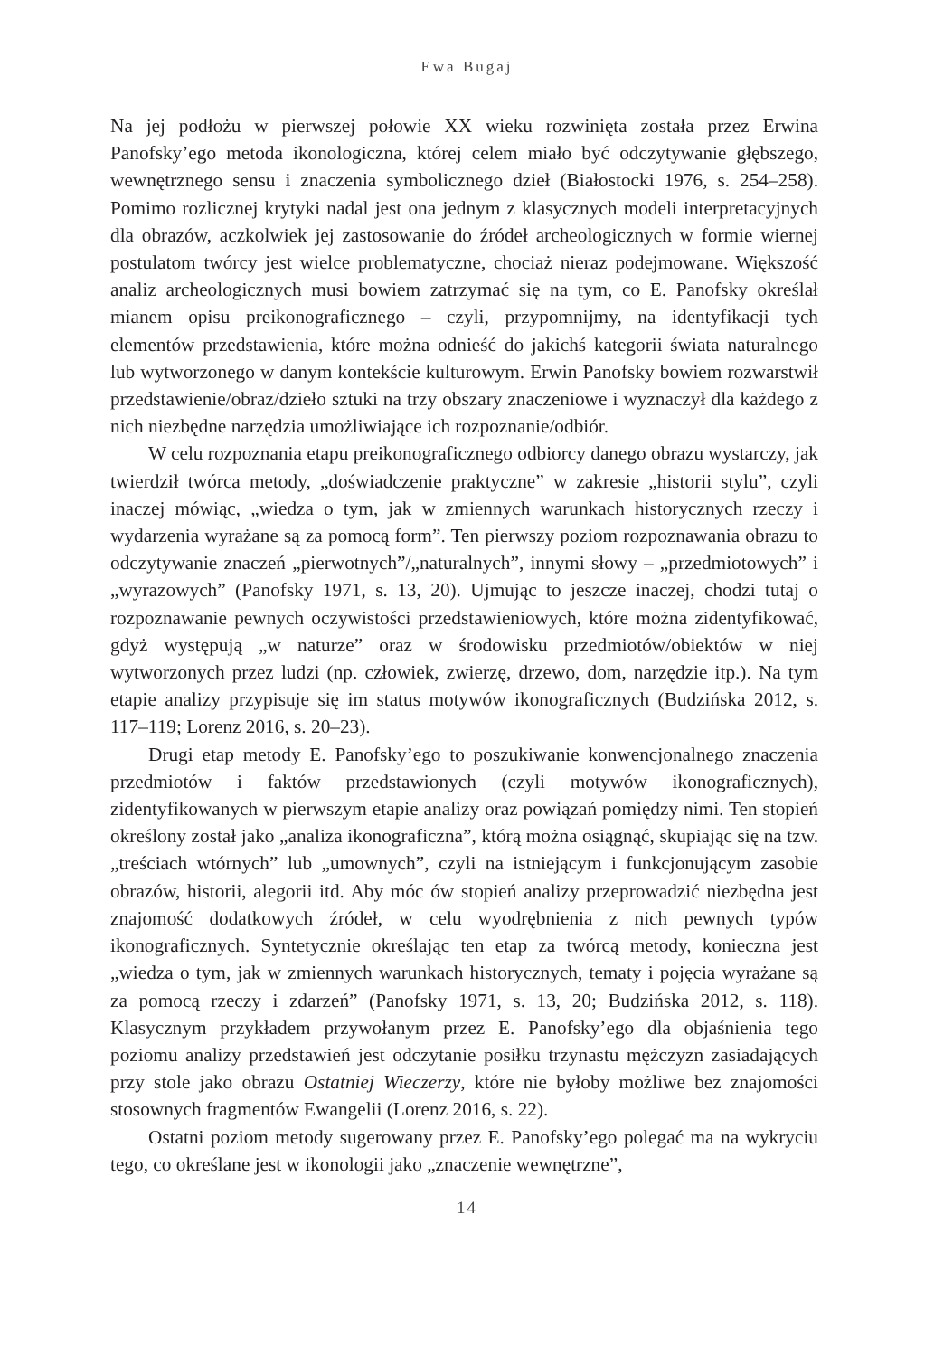Ewa Bugaj
Na jej podłożu w pierwszej połowie XX wieku rozwinięta została przez Erwina Panofsky’ego metoda ikonologiczna, której celem miało być odczytywanie głębszego, wewnętrznego sensu i znaczenia symbolicznego dzieł (Białostocki 1976, s. 254–258). Pomimo rozlicznej krytyki nadal jest ona jednym z klasycznych modeli interpretacyjnych dla obrazów, aczkolwiek jej zastosowanie do źródeł archeologicznych w formie wiernej postulatom twórcy jest wielce problematyczne, chociaż nieraz podejmowane. Większość analiz archeologicznych musi bowiem zatrzymać się na tym, co E. Panofsky określał mianem opisu preikonograficznego – czyli, przypomnijmy, na identyfikacji tych elementów przedstawienia, które można odnieść do jakichś kategorii świata naturalnego lub wytworzonego w danym kontekście kulturowym. Erwin Panofsky bowiem rozwarstwił przedstawienie/obraz/dzieło sztuki na trzy obszary znaczeniowe i wyznaczył dla każdego z nich niezbędne narzędzia umożliwiające ich rozpoznanie/odbiór.
W celu rozpoznania etapu preikonograficznego odbiorcy danego obrazu wystarczy, jak twierdził twórca metody, „doświadczenie praktyczne” w zakresie „historii stylu”, czyli inaczej mówiąc, „wiedza o tym, jak w zmiennych warunkach historycznych rzeczy i wydarzenia wyrażane są za pomocą form”. Ten pierwszy poziom rozpoznawania obrazu to odczytywanie znaczeń „pierwotnych”/„naturalnych”, innymi słowy – „przedmiotowych” i „wyrazowych” (Panofsky 1971, s. 13, 20). Ujmując to jeszcze inaczej, chodzi tutaj o rozpoznawanie pewnych oczywistości przedstawieniowych, które można zidentyfikować, gdyż występują „w naturze” oraz w środowisku przedmiotów/obiektów w niej wytworzonych przez ludzi (np. człowiek, zwierzę, drzewo, dom, narzędzie itp.). Na tym etapie analizy przypisuje się im status motywów ikonograficznych (Budzińska 2012, s. 117–119; Lorenz 2016, s. 20–23).
Drugi etap metody E. Panofsky’ego to poszukiwanie konwencjonalnego znaczenia przedmiotów i faktów przedstawionych (czyli motywów ikonograficznych), zidentyfikowanych w pierwszym etapie analizy oraz powiązań pomiędzy nimi. Ten stopień określony został jako „analiza ikonograficzna”, którą można osiągnąć, skupiając się na tzw. „treściach wtórnych” lub „umownych”, czyli na istniejącym i funkcjonującym zasobie obrazów, historii, alegorii itd. Aby móc ów stopień analizy przeprowadzić niezbędna jest znajomość dodatkowych źródeł, w celu wyodrębnienia z nich pewnych typów ikonograficznych. Syntetycznie określając ten etap za twórcą metody, konieczna jest „wiedza o tym, jak w zmiennych warunkach historycznych, tematy i pojęcia wyrażane są za pomocą rzeczy i zdarzeń” (Panofsky 1971, s. 13, 20; Budzińska 2012, s. 118). Klasycznym przykładem przywołanym przez E. Panofsky’ego dla objaśnienia tego poziomu analizy przedstawień jest odczytanie posiłku trzynastu mężczyzn zasiadających przy stole jako obrazu Ostatniej Wieczerzy, które nie byłoby możliwe bez znajomości stosownych fragmentów Ewangelii (Lorenz 2016, s. 22).
Ostatni poziom metody sugerowany przez E. Panofsky’ego polegać ma na wykryciu tego, co określane jest w ikonologii jako „znaczenie wewnętrzne”,
14